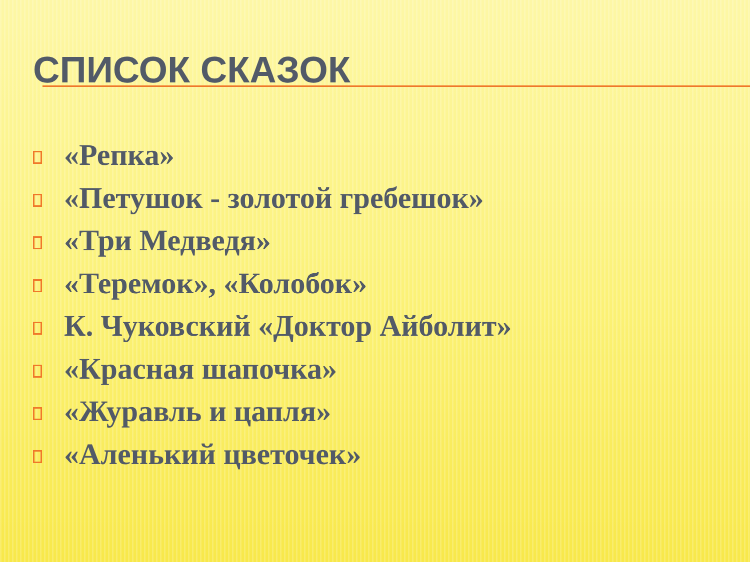СПИСОК СКАЗОК
«Репка»
«Петушок - золотой гребешок»
«Три Медведя»
«Теремок», «Колобок»
К. Чуковский «Доктор Айболит»
«Красная шапочка»
«Журавль и цапля»
«Аленький цветочек»